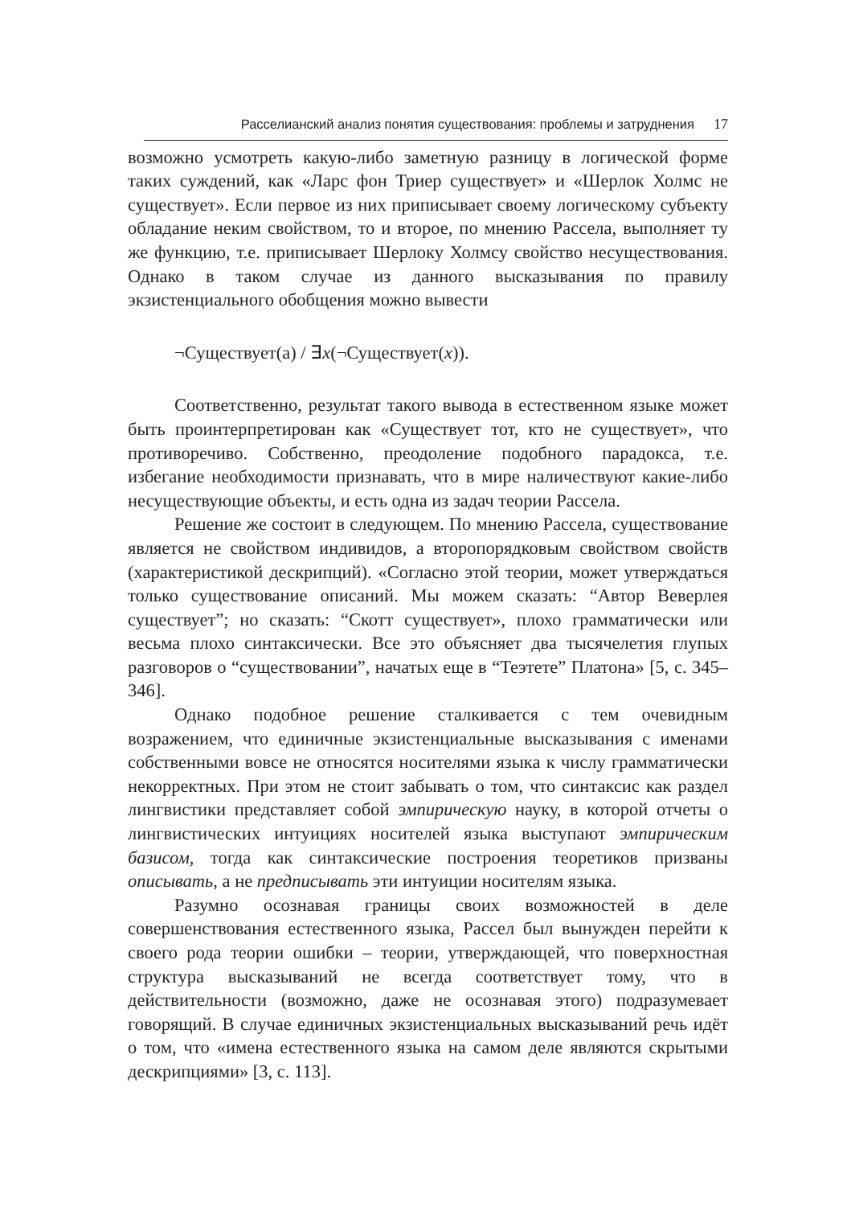Расселианский анализ понятия существования: проблемы и затруднения 17
возможно усмотреть какую-либо заметную разницу в логической форме таких суждений, как «Ларс фон Триер существует» и «Шерлок Холмс не существует». Если первое из них приписывает своему логическому субъекту обладание неким свойством, то и второе, по мнению Рассела, выполняет ту же функцию, т.е. приписывает Шерлоку Холмсу свойство несуществования. Однако в таком случае из данного высказывания по правилу экзистенциального обобщения можно вывести
¬Существует(a) / ∃x(¬Существует(x)).
Соответственно, результат такого вывода в естественном языке может быть проинтерпретирован как «Существует тот, кто не существует», что противоречиво. Собственно, преодоление подобного парадокса, т.е. избегание необходимости признавать, что в мире наличествуют какие-либо несуществующие объекты, и есть одна из задач теории Рассела.
Решение же состоит в следующем. По мнению Рассела, существование является не свойством индивидов, а второпорядковым свойством свойств (характеристикой дескрипций). «Согласно этой теории, может утверждаться только существование описаний. Мы можем сказать: “Автор Веверлея существует”; но сказать: “Скотт существует», плохо грамматически или весьма плохо синтаксически. Все это объясняет два тысячелетия глупых разговоров о “существовании”, начатых еще в “Теэтете” Платона» [5, с. 345–346].
Однако подобное решение сталкивается с тем очевидным возражением, что единичные экзистенциальные высказывания с именами собственными вовсе не относятся носителями языка к числу грамматически некорректных. При этом не стоит забывать о том, что синтаксис как раздел лингвистики представляет собой эмпирическую науку, в которой отчеты о лингвистических интуициях носителей языка выступают эмпирическим базисом, тогда как синтаксические построения теоретиков призваны описывать, а не предписывать эти интуиции носителям языка.
Разумно осознавая границы своих возможностей в деле совершенствования естественного языка, Рассел был вынужден перейти к своего рода теории ошибки – теории, утверждающей, что поверхностная структура высказываний не всегда соответствует тому, что в действительности (возможно, даже не осознавая этого) подразумевает говорящий. В случае единичных экзистенциальных высказываний речь идёт о том, что «имена естественного языка на самом деле являются скрытыми дескрипциями» [3, с. 113].